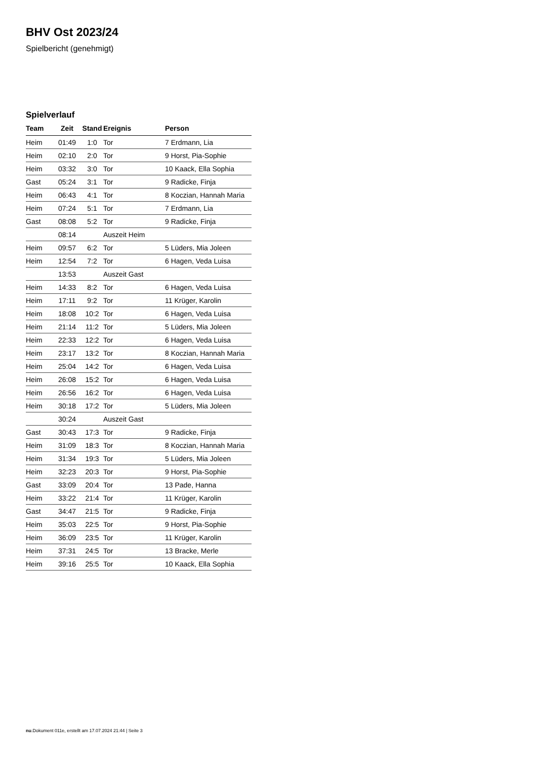BHV Ost 2023/24
Spielbericht (genehmigt)
Spielverlauf
| Team | Zeit | Stand | Ereignis | Person |
| --- | --- | --- | --- | --- |
| Heim | 01:49 | 1:0 | Tor | 7 Erdmann, Lia |
| Heim | 02:10 | 2:0 | Tor | 9 Horst, Pia-Sophie |
| Heim | 03:32 | 3:0 | Tor | 10 Kaack, Ella Sophia |
| Gast | 05:24 | 3:1 | Tor | 9 Radicke, Finja |
| Heim | 06:43 | 4:1 | Tor | 8 Koczian, Hannah Maria |
| Heim | 07:24 | 5:1 | Tor | 7 Erdmann, Lia |
| Gast | 08:08 | 5:2 | Tor | 9 Radicke, Finja |
| | 08:14 | | Auszeit Heim | |
| Heim | 09:57 | 6:2 | Tor | 5 Lüders, Mia Joleen |
| Heim | 12:54 | 7:2 | Tor | 6 Hagen, Veda Luisa |
| | 13:53 | | Auszeit Gast | |
| Heim | 14:33 | 8:2 | Tor | 6 Hagen, Veda Luisa |
| Heim | 17:11 | 9:2 | Tor | 11 Krüger, Karolin |
| Heim | 18:08 | 10:2 | Tor | 6 Hagen, Veda Luisa |
| Heim | 21:14 | 11:2 | Tor | 5 Lüders, Mia Joleen |
| Heim | 22:33 | 12:2 | Tor | 6 Hagen, Veda Luisa |
| Heim | 23:17 | 13:2 | Tor | 8 Koczian, Hannah Maria |
| Heim | 25:04 | 14:2 | Tor | 6 Hagen, Veda Luisa |
| Heim | 26:08 | 15:2 | Tor | 6 Hagen, Veda Luisa |
| Heim | 26:56 | 16:2 | Tor | 6 Hagen, Veda Luisa |
| Heim | 30:18 | 17:2 | Tor | 5 Lüders, Mia Joleen |
| | 30:24 | | Auszeit Gast | |
| Gast | 30:43 | 17:3 | Tor | 9 Radicke, Finja |
| Heim | 31:09 | 18:3 | Tor | 8 Koczian, Hannah Maria |
| Heim | 31:34 | 19:3 | Tor | 5 Lüders, Mia Joleen |
| Heim | 32:23 | 20:3 | Tor | 9 Horst, Pia-Sophie |
| Gast | 33:09 | 20:4 | Tor | 13 Pade, Hanna |
| Heim | 33:22 | 21:4 | Tor | 11 Krüger, Karolin |
| Gast | 34:47 | 21:5 | Tor | 9 Radicke, Finja |
| Heim | 35:03 | 22:5 | Tor | 9 Horst, Pia-Sophie |
| Heim | 36:09 | 23:5 | Tor | 11 Krüger, Karolin |
| Heim | 37:31 | 24:5 | Tor | 13 Bracke, Merle |
| Heim | 39:16 | 25:5 | Tor | 10 Kaack, Ella Sophia |
nu.Dokument 011e, erstellt am 17.07.2024 21:44 | Seite 3